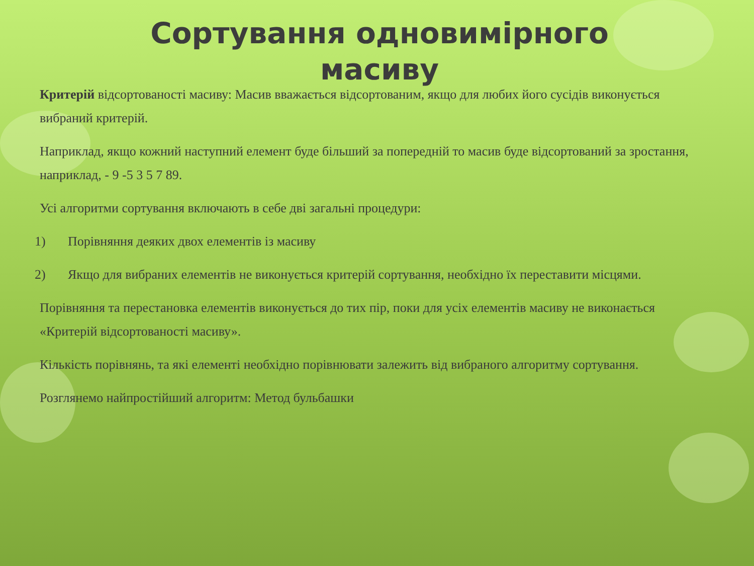Сортування одновимірного масиву
Критерій відсортованості масиву: Масив вважається відсортованим, якщо для любих його сусідів виконується вибраний критерій.
Наприклад, якщо кожний наступний елемент буде більший за попередній то масив буде відсортований за зростання, наприклад, - 9 -5 3 5 7 89.
Усі алгоритми сортування включають в себе дві загальні процедури:
1) Порівняння деяких двох елементів із масиву
2) Якщо для вибраних елементів не виконується критерій сортування, необхідно їх переставити місцями.
Порівняння та перестановка елементів виконується до тих пір, поки для усіх елементів масиву не виконається «Критерій відсортованості масиву».
Кількість порівнянь, та які елементі необхідно порівнювати залежить від вибраного алгоритму сортування.
Розглянемо найпростійший алгоритм: Метод бульбашки